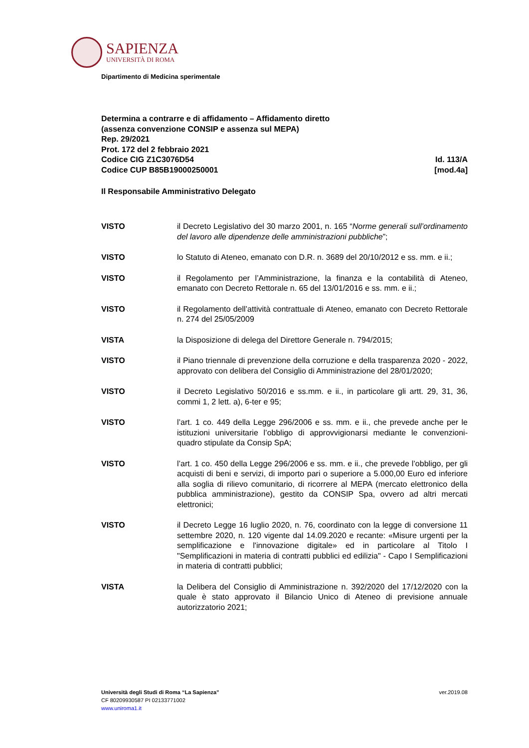SAPIENZA
UNIVERSITÀ DI ROMA
Dipartimento di Medicina sperimentale
Determina a contrarre e di affidamento – Affidamento diretto
(assenza convenzione CONSIP e assenza sul MEPA)
Rep. 29/2021
Prot. 172 del 2 febbraio 2021
Codice CIG Z1C3076D54 Id. 113/A
Codice CUP B85B19000250001 [mod.4a]
Il Responsabile Amministrativo Delegato
VISTO il Decreto Legislativo del 30 marzo 2001, n. 165 “Norme generali sull’ordinamento del lavoro alle dipendenze delle amministrazioni pubbliche”;
VISTO lo Statuto di Ateneo, emanato con D.R. n. 3689 del 20/10/2012 e ss. mm. e ii.;
VISTO il Regolamento per l’Amministrazione, la finanza e la contabilità di Ateneo, emanato con Decreto Rettorale n. 65 del 13/01/2016 e ss. mm. e ii.;
VISTO il Regolamento dell’attività contrattuale di Ateneo, emanato con Decreto Rettorale n. 274 del 25/05/2009
VISTA la Disposizione di delega del Direttore Generale n. 794/2015;
VISTO il Piano triennale di prevenzione della corruzione e della trasparenza 2020 - 2022, approvato con delibera del Consiglio di Amministrazione del 28/01/2020;
VISTO il Decreto Legislativo 50/2016 e ss.mm. e ii., in particolare gli artt. 29, 31, 36, commi 1, 2 lett. a), 6-ter e 95;
VISTO l’art. 1 co. 449 della Legge 296/2006 e ss. mm. e ii., che prevede anche per le istituzioni universitarie l’obbligo di approvvigionarsi mediante le convenzioni-quadro stipulate da Consip SpA;
VISTO l’art. 1 co. 450 della Legge 296/2006 e ss. mm. e ii., che prevede l’obbligo, per gli acquisti di beni e servizi, di importo pari o superiore a 5.000,00 Euro ed inferiore alla soglia di rilievo comunitario, di ricorrere al MEPA (mercato elettronico della pubblica amministrazione), gestito da CONSIP Spa, ovvero ad altri mercati elettronici;
VISTO il Decreto Legge 16 luglio 2020, n. 76, coordinato con la legge di conversione 11 settembre 2020, n. 120 vigente dal 14.09.2020 e recante: «Misure urgenti per la semplificazione e l'innovazione digitale» ed in particolare al Titolo I "Semplificazioni in materia di contratti pubblici ed edilizia" - Capo I Semplificazioni in materia di contratti pubblici;
VISTA la Delibera del Consiglio di Amministrazione n. 392/2020 del 17/12/2020 con la quale è stato approvato il Bilancio Unico di Ateneo di previsione annuale autorizzatorio 2021;
Università degli Studi di Roma “La Sapienza” ver.2019.08
CF 80209930587 PI 02133771002
www.uniroma1.it